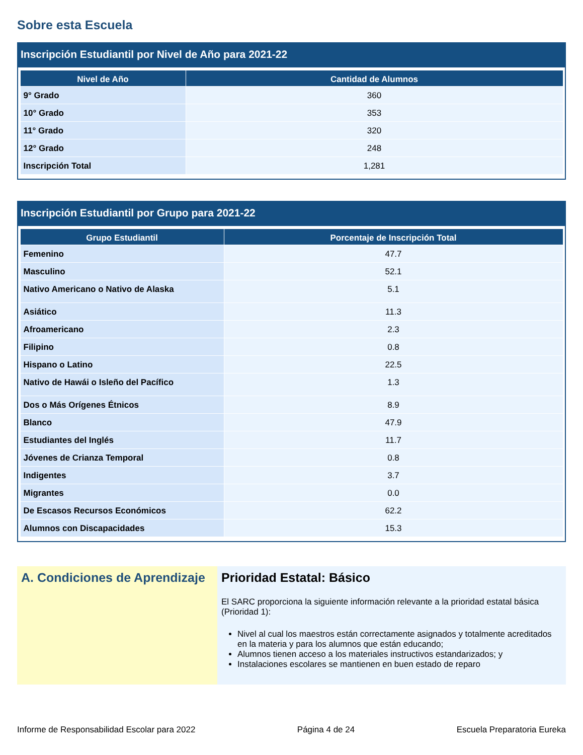Sobre esta Escuela
Inscripción Estudiantil por Nivel de Año para 2021-22
| Nivel de Año | Cantidad de Alumnos |
| --- | --- |
| 9° Grado | 360 |
| 10° Grado | 353 |
| 11° Grado | 320 |
| 12° Grado | 248 |
| Inscripción Total | 1,281 |
Inscripción Estudiantil por Grupo para 2021-22
| Grupo Estudiantil | Porcentaje de Inscripción Total |
| --- | --- |
| Femenino | 47.7 |
| Masculino | 52.1 |
| Nativo Americano o Nativo de Alaska | 5.1 |
| Asiático | 11.3 |
| Afroamericano | 2.3 |
| Filipino | 0.8 |
| Hispano o Latino | 22.5 |
| Nativo de Hawái o Isleño del Pacífico | 1.3 |
| Dos o Más Orígenes Étnicos | 8.9 |
| Blanco | 47.9 |
| Estudiantes del Inglés | 11.7 |
| Jóvenes de Crianza Temporal | 0.8 |
| Indigentes | 3.7 |
| Migrantes | 0.0 |
| De Escasos Recursos Económicos | 62.2 |
| Alumnos con Discapacidades | 15.3 |
A. Condiciones de Aprendizaje
Prioridad Estatal: Básico
El SARC proporciona la siguiente información relevante a la prioridad estatal básica (Prioridad 1):
Nivel al cual los maestros están correctamente asignados y totalmente acreditados en la materia y para los alumnos que están educando;
Alumnos tienen acceso a los materiales instructivos estandarizados; y
Instalaciones escolares se mantienen en buen estado de reparo
Informe de Responsabilidad Escolar para 2022 Página 4 de 24 Escuela Preparatoria Eureka